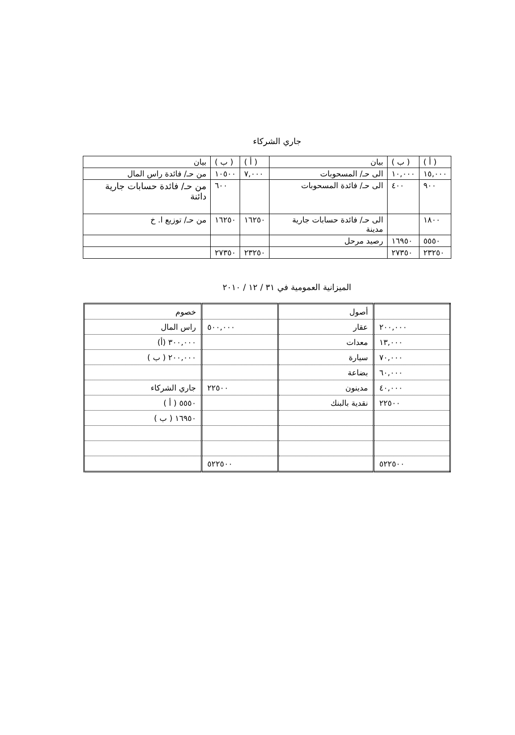جاري الشركاء
| ( أ ) | ( ب ) | بيان | ( أ ) | ( ب ) | بيان |
| ١٥,٠٠٠ | ١٠,٠٠٠ | الى حـ/ المسحوبات | ٧,٠٠٠ | ١٠٥٠٠ | من حـ/ فائدة راس المال |
| ٩٠٠ | ٤٠٠ | الى حـ/ فائدة المسحوبات | | ٦٠٠ | من حـ/ فائدة حسابات جارية دائنة |
| ١٨٠٠ | | الى حـ/ فائدة حسابات جارية مدينة | ١٦٢٥٠ | ١٦٢٥٠ | من حـ/ توزيع ا. خ |
| ٥٥٥٠ | ١٦٩٥٠ | رصيد مرحل | | | |
| ٢٣٢٥٠ | ٢٧٣٥٠ | | ٢٣٢٥٠ | ٢٧٣٥٠ | |
الميزانية العمومية في ٣١ / ١٢ / ٢٠١٠
| | أصول | | خصوم |
| ٢٠٠,٠٠٠ | عقار | ٥٠٠,٠٠٠ | راس المال |
| ١٣,٠٠٠ | معدات | | ٣٠٠,٠٠٠ (أ) |
| ٧٠,٠٠٠ | سيارة | | ٢٠٠,٠٠٠ ( ب ) |
| ٦٠,٠٠٠ | بضاعة | | |
| ٤٠,٠٠٠ | مدينون | ٢٢٥٠٠ | جاري الشركاء |
| ٢٢٥٠٠ | نقدية بالبنك | | ٥٥٥٠ ( أ ) |
| | | | ١٦٩٥٠ ( ب ) |
| ٥٢٢٥٠٠ | | ٥٢٢٥٠٠ | |